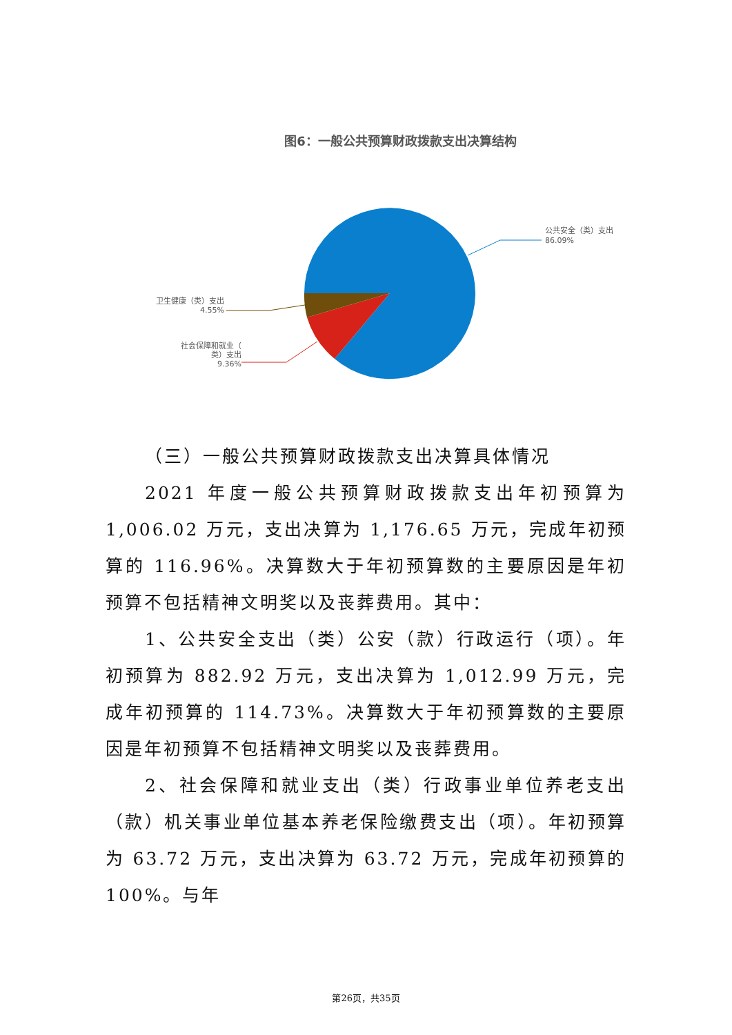图6：一般公共预算财政拨款支出决算结构
公共安全（类）支出
86.09%
卫生健康（类）支出
4.55%
社会保障和就业（
类）支出
9.36%
（三）一般公共预算财政拨款支出决算具体情况
2021 年度一般公共预算财政拨款支出年初预算为 1,006.02 万元，支出决算为 1,176.65 万元，完成年初预算的 116.96%。决算数大于年初预算数的主要原因是年初预算不包括精神文明奖以及丧葬费用。其中：
1、公共安全支出（类）公安（款）行政运行（项）。年初预算为 882.92 万元，支出决算为 1,012.99 万元，完成年初预算的 114.73%。决算数大于年初预算数的主要原因是年初预算不包括精神文明奖以及丧葬费用。
2、社会保障和就业支出（类）行政事业单位养老支出（款）机关事业单位基本养老保险缴费支出（项）。年初预算为 63.72 万元，支出决算为 63.72 万元，完成年初预算的 100%。与年
第26页，共35页